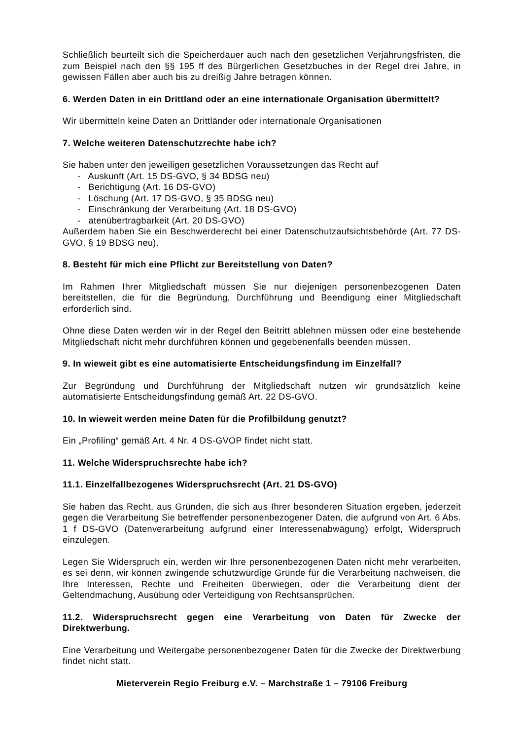Schließlich beurteilt sich die Speicherdauer auch nach den gesetzlichen Verjährungsfristen, die zum Beispiel nach den §§ 195 ff des Bürgerlichen Gesetzbuches in der Regel drei Jahre, in gewissen Fällen aber auch bis zu dreißig Jahre betragen können.
6. Werden Daten in ein Drittland oder an eine internationale Organisation übermittelt?
Wir übermitteln keine Daten an Drittländer oder internationale Organisationen
7. Welche weiteren Datenschutzrechte habe ich?
Sie haben unter den jeweiligen gesetzlichen Voraussetzungen das Recht auf
- Auskunft (Art. 15 DS-GVO, § 34 BDSG neu)
- Berichtigung (Art. 16 DS-GVO)
- Löschung (Art. 17 DS-GVO, § 35 BDSG neu)
- Einschränkung der Verarbeitung (Art. 18 DS-GVO)
- atenübertragbarkeit (Art. 20 DS-GVO)
Außerdem haben Sie ein Beschwerderecht bei einer Datenschutzaufsichtsbehörde (Art. 77 DS-GVO, § 19 BDSG neu).
8. Besteht für mich eine Pflicht zur Bereitstellung von Daten?
Im Rahmen Ihrer Mitgliedschaft müssen Sie nur diejenigen personenbezogenen Daten bereitstellen, die für die Begründung, Durchführung und Beendigung einer Mitgliedschaft erforderlich sind.
Ohne diese Daten werden wir in der Regel den Beitritt ablehnen müssen oder eine bestehende Mitgliedschaft nicht mehr durchführen können und gegebenenfalls beenden müssen.
9. In wieweit gibt es eine automatisierte Entscheidungsfindung im Einzelfall?
Zur Begründung und Durchführung der Mitgliedschaft nutzen wir grundsätzlich keine automatisierte Entscheidungsfindung gemäß Art. 22 DS-GVO.
10. In wieweit werden meine Daten für die Profilbildung genutzt?
Ein „Profiling“ gemäß Art. 4 Nr. 4 DS-GVOP findet nicht statt.
11. Welche Widerspruchsrechte habe ich?
11.1. Einzelfallbezogenes Widerspruchsrecht (Art. 21 DS-GVO)
Sie haben das Recht, aus Gründen, die sich aus Ihrer besonderen Situation ergeben, jederzeit gegen die Verarbeitung Sie betreffender personenbezogener Daten, die aufgrund von Art. 6 Abs. 1 f DS-GVO (Datenverarbeitung aufgrund einer Interessenabwägung) erfolgt, Widerspruch einzulegen.
Legen Sie Widerspruch ein, werden wir Ihre personenbezogenen Daten nicht mehr verarbeiten, es sei denn, wir können zwingende schutzwürdige Gründe für die Verarbeitung nachweisen, die Ihre Interessen, Rechte und Freiheiten überwiegen, oder die Verarbeitung dient der Geltendmachung, Ausübung oder Verteidigung von Rechtsansprüchen.
11.2. Widerspruchsrecht gegen eine Verarbeitung von Daten für Zwecke der Direktwerbung.
Eine Verarbeitung und Weitergabe personenbezogener Daten für die Zwecke der Direktwerbung findet nicht statt.
Mieterverein Regio Freiburg e.V. – Marchstraße 1 – 79106 Freiburg